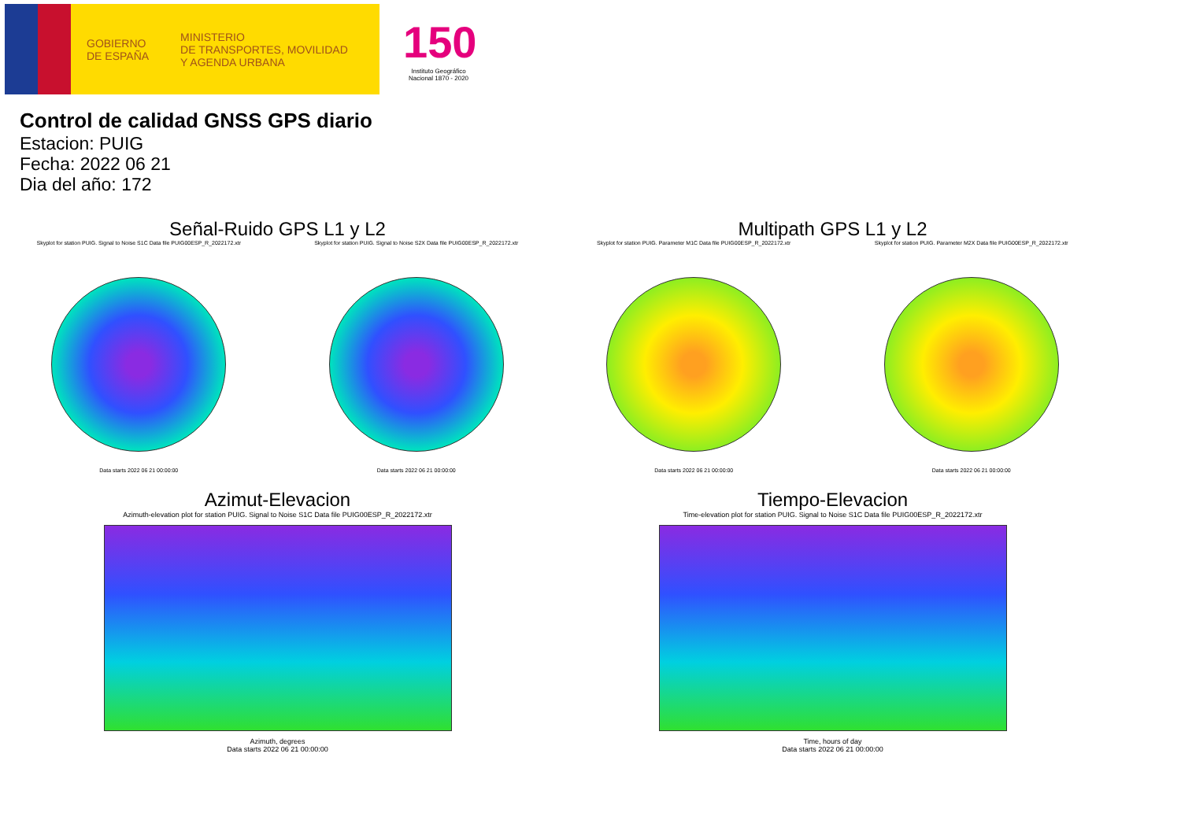GOBIERNO
DE ESPAÑA
MINISTERIO
DE TRANSPORTES, MOVILIDAD
Y AGENDA URBANA
150
Instituto Geográfico Nacional 1870 - 2020
Control de calidad GNSS GPS diario
Estacion: PUIG
Fecha: 2022 06 21
Dia del año: 172
Señal-Ruido GPS L1 y L2
Skyplot for station PUIG. Signal to Noise S1C Data file PUIG00ESP_R_2022172.xtr
Data starts 2022 06 21 00:00:00
Skyplot for station PUIG. Signal to Noise S2X Data file PUIG00ESP_R_2022172.xtr
Data starts 2022 06 21 00:00:00
Multipath GPS L1 y L2
Skyplot for station PUIG. Parameter M1C Data file PUIG00ESP_R_2022172.xtr
Data starts 2022 06 21 00:00:00
Skyplot for station PUIG. Parameter M2X Data file PUIG00ESP_R_2022172.xtr
Data starts 2022 06 21 00:00:00
Azimut-Elevacion
Azimuth-elevation plot for station PUIG. Signal to Noise S1C Data file PUIG00ESP_R_2022172.xtr
Azimuth, degrees
Data starts 2022 06 21 00:00:00
Tiempo-Elevacion
Time-elevation plot for station PUIG. Signal to Noise S1C Data file PUIG00ESP_R_2022172.xtr
Time, hours of day
Data starts 2022 06 21 00:00:00